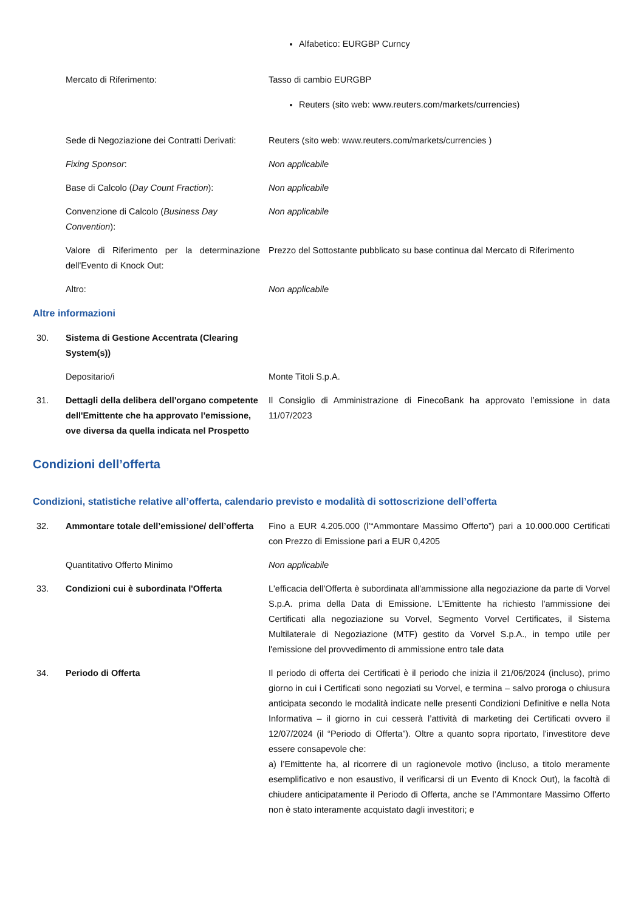Alfabetico: EURGBP Curncy
Mercato di Riferimento: Tasso di cambio EURGBP
Reuters (sito web: www.reuters.com/markets/currencies)
Sede di Negoziazione dei Contratti Derivati:
Reuters (sito web: www.reuters.com/markets/currencies )
Fixing Sponsor: Non applicabile
Base di Calcolo (Day Count Fraction):
Non applicabile
Convenzione di Calcolo (Business Day Convention):
Non applicabile
Valore di Riferimento per la determinazione dell'Evento di Knock Out:
Prezzo del Sottostante pubblicato su base continua dal Mercato di Riferimento
Altro: Non applicabile
Altre informazioni
30. Sistema di Gestione Accentrata (Clearing System(s))
Depositario/i Monte Titoli S.p.A.
31. Dettagli della delibera dell'organo competente dell'Emittente che ha approvato l'emissione, ove diversa da quella indicata nel Prospetto
Il Consiglio di Amministrazione di FinecoBank ha approvato l’emissione in data 11/07/2023
Condizioni dell’offerta
Condizioni, statistiche relative all’offerta, calendario previsto e modalità di sottoscrizione dell’offerta
32. Ammontare totale dell’emissione/ dell’offerta
Fino a EUR 4.205.000 (l’“Ammontare Massimo Offerto”) pari a 10.000.000 Certificati con Prezzo di Emissione pari a EUR 0,4205
Quantitativo Offerto Minimo Non applicabile
33. Condizioni cui è subordinata l'Offerta
L'efficacia dell'Offerta è subordinata all'ammissione alla negoziazione da parte di Vorvel S.p.A. prima della Data di Emissione. L’Emittente ha richiesto l'ammissione dei Certificati alla negoziazione su Vorvel, Segmento Vorvel Certificates, il Sistema Multilaterale di Negoziazione (MTF) gestito da Vorvel S.p.A., in tempo utile per l'emissione del provvedimento di ammissione entro tale data
34. Periodo di Offerta Il periodo di offerta dei Certificati è il periodo che inizia il 21/06/2024 (incluso), primo giorno in cui i Certificati sono negoziati su Vorvel, e termina – salvo proroga o chiusura anticipata secondo le modalità indicate nelle presenti Condizioni Definitive e nella Nota Informativa – il giorno in cui cesserà l’attività di marketing dei Certificati ovvero il 12/07/2024 (il “Periodo di Offerta”). Oltre a quanto sopra riportato, l’investitore deve essere consapevole che:
a) l’Emittente ha, al ricorrere di un ragionevole motivo (incluso, a titolo meramente esemplificativo e non esaustivo, il verificarsi di un Evento di Knock Out), la facoltà di chiudere anticipatamente il Periodo di Offerta, anche se l’Ammontare Massimo Offerto non è stato interamente acquistato dagli investitori; e